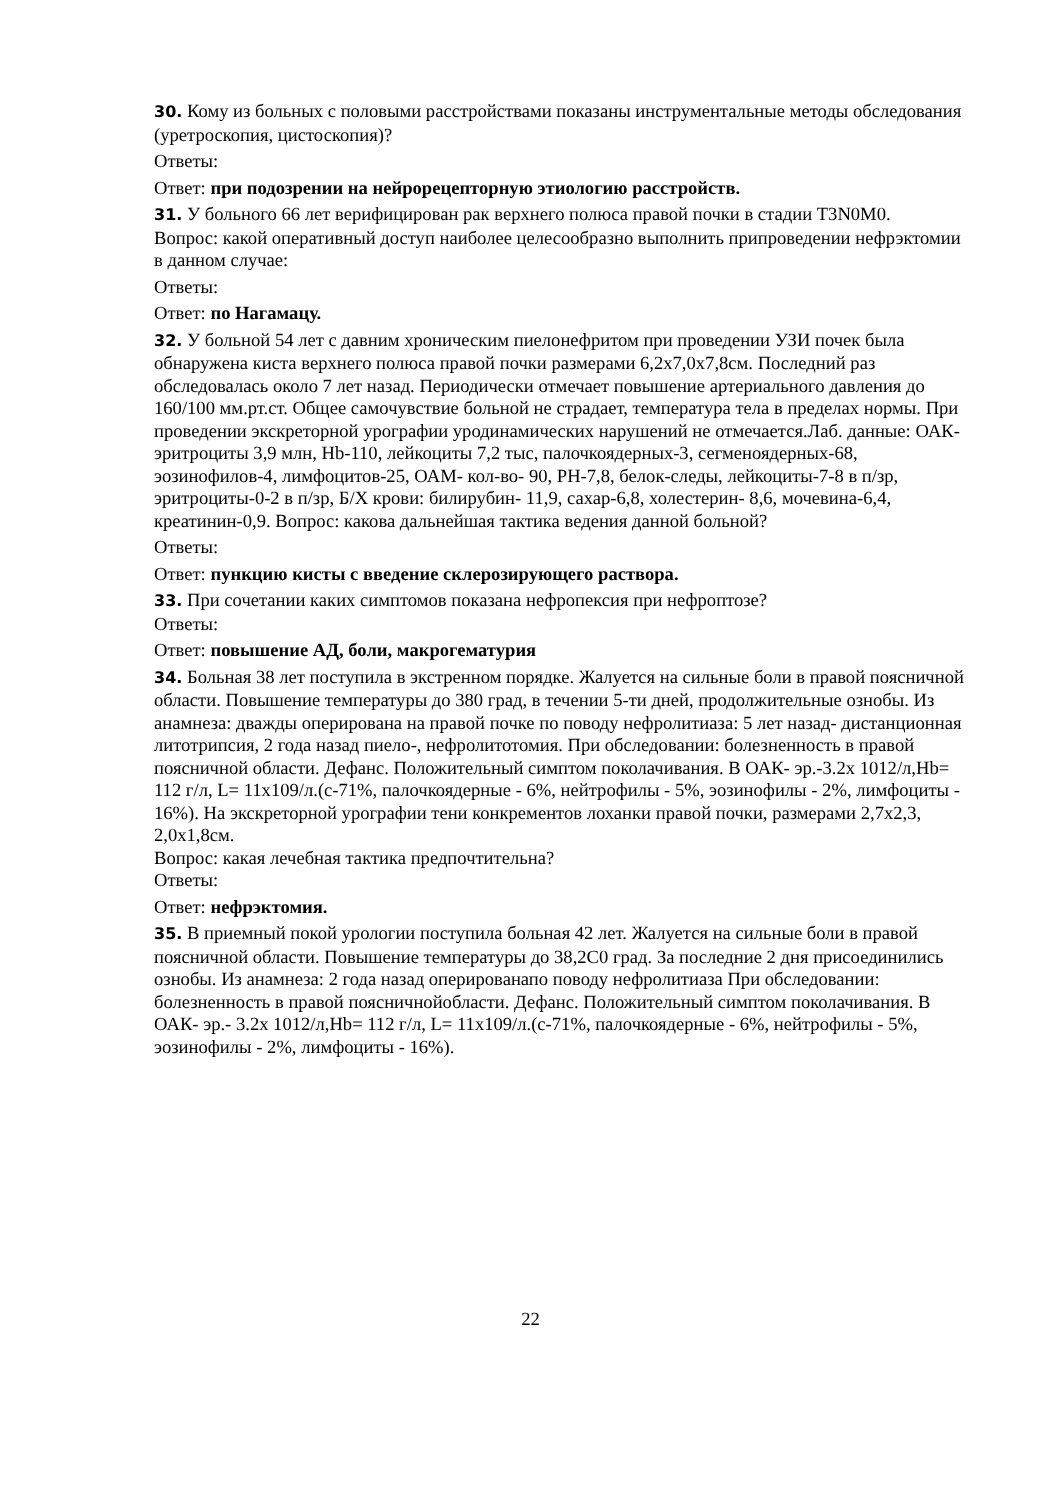30. Кому из больных с половыми расстройствами показаны инструментальные методы обследования (уретроскопия, цистоскопия)?
Ответы:
Ответ: при подозрении на нейрорецепторную этиологию расстройств.
31. У больного 66 лет верифицирован рак верхнего полюса правой почки в стадии T3N0M0.
Вопрос: какой оперативный доступ наиболее целесообразно выполнить припроведении нефрэктомии в данном случае:
Ответы:
Ответ: по Нагамацу.
32. У больной 54 лет с давним хроническим пиелонефритом при проведении УЗИ почек была обнаружена киста верхнего полюса правой почки размерами 6,2х7,0х7,8см. Последний раз обследовалась около 7 лет назад. Периодически отмечает повышение артериального давления до 160/100 мм.рт.ст. Общее самочувствие больной не страдает, температура тела в пределах нормы. При проведении экскреторной урографии уродинамических нарушений не отмечается.Лаб. данные: ОАК- эритроциты 3,9 млн, Hb-110, лейкоциты 7,2 тыс, палочкоядерных-3, сегменоядерных-68, эозинофилов-4, лимфоцитов-25, ОАМ- кол-во- 90, PH-7,8, белок-следы, лейкоциты-7-8 в п/зр, эритроциты-0-2 в п/зр, Б/Х крови: билирубин- 11,9, сахар-6,8, холестерин- 8,6, мочевина-6,4, креатинин-0,9. Вопрос: какова дальнейшая тактика ведения данной больной?
Ответы:
Ответ: пункцию кисты с введение склерозирующего раствора.
33. При сочетании каких симптомов показана нефропексия при нефроптозе?
Ответы:
Ответ: повышение АД, боли, макрогематурия
34. Больная 38 лет поступила в экстренном порядке. Жалуется на сильные боли в правой поясничной области. Повышение температуры до 380 град, в течении 5-ти дней, продолжительные ознобы. Из анамнеза: дважды оперирована на правой почке по поводу нефролитиаза: 5 лет назад- дистанционная литотрипсия, 2 года назад пиело-, нефролитотомия. При обследовании: болезненность в правой поясничной области. Дефанс. Положительный симптом поколачивания. В ОАК- эр.-3.2х 1012/л,Hb= 112 г/л, L= 11х109/л.(с-71%, палочкоядерные - 6%, нейтрофилы - 5%, эозинофилы - 2%, лимфоциты - 16%). На экскреторной урографии тени конкрементов лоханки правой почки, размерами 2,7х2,3, 2,0х1,8см.
Вопрос: какая лечебная тактика предпочтительна?
Ответы:
Ответ: нефрэктомия.
35. В приемный покой урологии поступила больная 42 лет. Жалуется на сильные боли в правой поясничной области. Повышение температуры до 38,2С0 град. За последние 2 дня присоединились ознобы. Из анамнеза: 2 года назад оперированапо поводу нефролитиаза При обследовании: болезненность в правой поясничнойобласти. Дефанс. Положительный симптом поколачивания. В ОАК- эр.- 3.2х 1012/л,Hb= 112 г/л, L= 11х109/л.(с-71%, палочкоядерные - 6%, нейтрофилы - 5%, эозинофилы - 2%, лимфоциты - 16%).
22